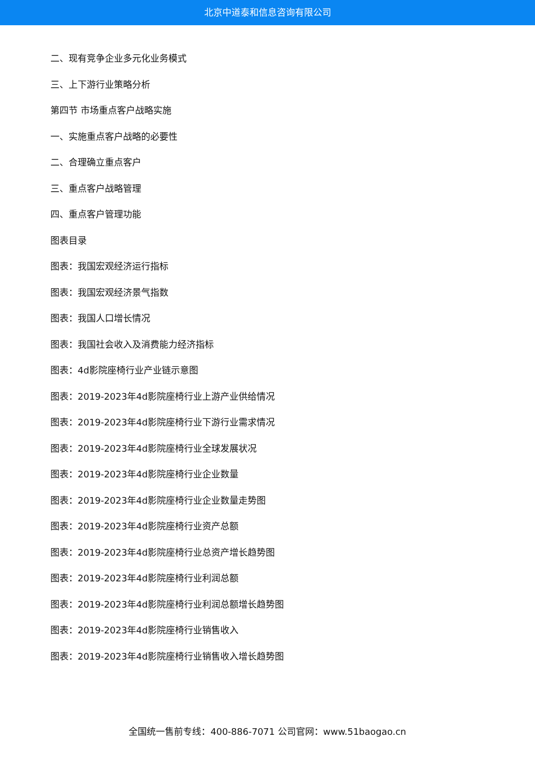北京中道泰和信息咨询有限公司
二、现有竞争企业多元化业务模式
三、上下游行业策略分析
第四节 市场重点客户战略实施
一、实施重点客户战略的必要性
二、合理确立重点客户
三、重点客户战略管理
四、重点客户管理功能
图表目录
图表：我国宏观经济运行指标
图表：我国宏观经济景气指数
图表：我国人口增长情况
图表：我国社会收入及消费能力经济指标
图表：4d影院座椅行业产业链示意图
图表：2019-2023年4d影院座椅行业上游产业供给情况
图表：2019-2023年4d影院座椅行业下游行业需求情况
图表：2019-2023年4d影院座椅行业全球发展状况
图表：2019-2023年4d影院座椅行业企业数量
图表：2019-2023年4d影院座椅行业企业数量走势图
图表：2019-2023年4d影院座椅行业资产总额
图表：2019-2023年4d影院座椅行业总资产增长趋势图
图表：2019-2023年4d影院座椅行业利润总额
图表：2019-2023年4d影院座椅行业利润总额增长趋势图
图表：2019-2023年4d影院座椅行业销售收入
图表：2019-2023年4d影院座椅行业销售收入增长趋势图
全国统一售前专线：400-886-7071 公司官网：www.51baogao.cn